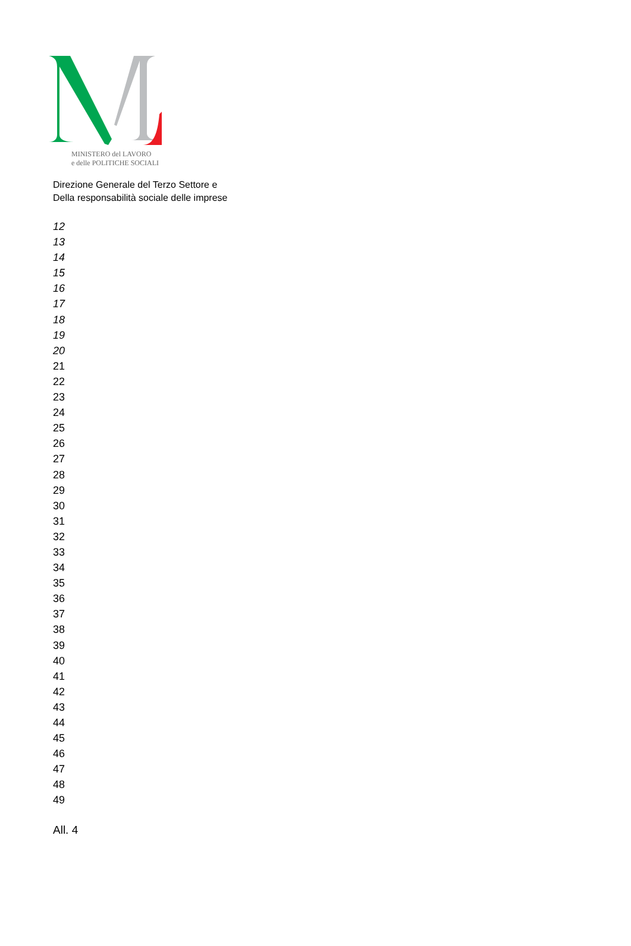MINISTERO del LAVORO
e delle POLITICHE SOCIALI
Direzione Generale del Terzo Settore e
Della responsabilità sociale delle imprese
12
13
14
15
16
17
18
19
20
21
22
23
24
25
26
27
28
29
30
31
32
33
34
35
36
37
38
39
40
41
42
43
44
45
46
47
48
49
All. 4